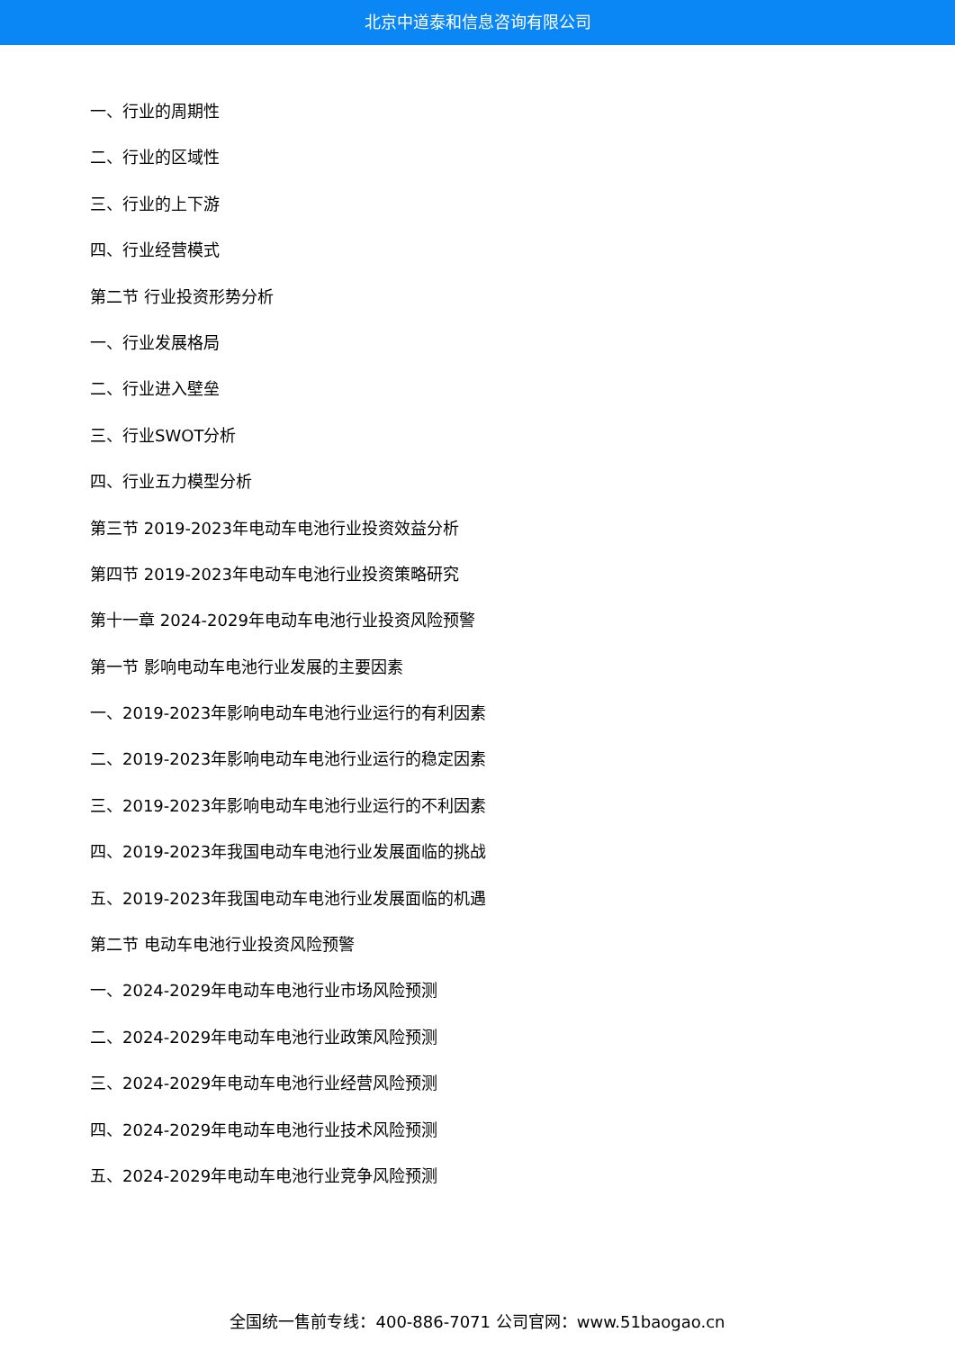北京中道泰和信息咨询有限公司
一、行业的周期性
二、行业的区域性
三、行业的上下游
四、行业经营模式
第二节 行业投资形势分析
一、行业发展格局
二、行业进入壁垒
三、行业SWOT分析
四、行业五力模型分析
第三节 2019-2023年电动车电池行业投资效益分析
第四节 2019-2023年电动车电池行业投资策略研究
第十一章 2024-2029年电动车电池行业投资风险预警
第一节 影响电动车电池行业发展的主要因素
一、2019-2023年影响电动车电池行业运行的有利因素
二、2019-2023年影响电动车电池行业运行的稳定因素
三、2019-2023年影响电动车电池行业运行的不利因素
四、2019-2023年我国电动车电池行业发展面临的挑战
五、2019-2023年我国电动车电池行业发展面临的机遇
第二节 电动车电池行业投资风险预警
一、2024-2029年电动车电池行业市场风险预测
二、2024-2029年电动车电池行业政策风险预测
三、2024-2029年电动车电池行业经营风险预测
四、2024-2029年电动车电池行业技术风险预测
五、2024-2029年电动车电池行业竞争风险预测
全国统一售前专线：400-886-7071 公司官网：www.51baogao.cn